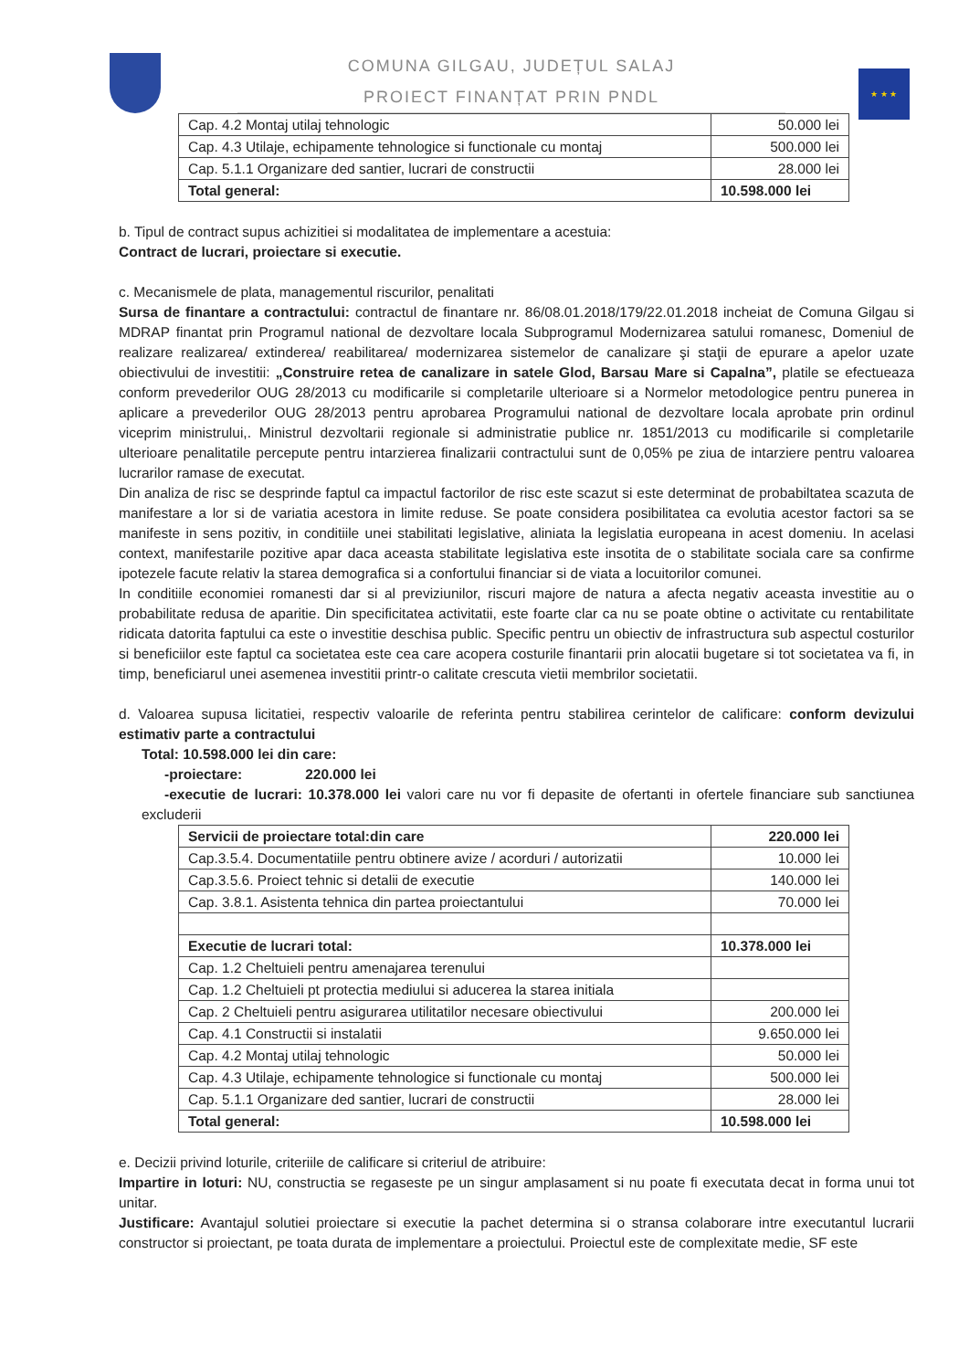★ ★ ★
COMUNA GILGAU, JUDEȚUL SALAJ
PROIECT FINANȚAT PRIN PNDL
| Cap. 4.2 Montaj utilaj tehnologic | 50.000 lei |
| Cap. 4.3 Utilaje, echipamente tehnologice si functionale cu montaj | 500.000 lei |
| Cap. 5.1.1 Organizare ded santier, lucrari de constructii | 28.000 lei |
| Total general: | 10.598.000 lei |
b. Tipul de contract supus achizitiei si modalitatea de implementare a acestuia:
Contract de lucrari, proiectare si executie.
c. Mecanismele de plata, managementul riscurilor, penalitati
Sursa de finantare a contractului: contractul de finantare nr. 86/08.01.2018/179/22.01.2018 incheiat de Comuna Gilgau si MDRAP finantat prin Programul national de dezvoltare locala Subprogramul Modernizarea satului romanesc, Domeniul de realizare realizarea/ extinderea/ reabilitarea/ modernizarea sistemelor de canalizare şi staţii de epurare a apelor uzate obiectivului de investitii: „Construire retea de canalizare in satele Glod, Barsau Mare si Capalna”, platile se efectueaza conform prevederilor OUG 28/2013 cu modificarile si completarile ulterioare si a Normelor metodologice pentru punerea in aplicare a prevederilor OUG 28/2013 pentru aprobarea Programului national de dezvoltare locala aprobate prin ordinul viceprim ministrului,. Ministrul dezvoltarii regionale si administratie publice nr. 1851/2013 cu modificarile si completarile ulterioare penalitatile percepute pentru intarzierea finalizarii contractului sunt de 0,05% pe ziua de intarziere pentru valoarea lucrarilor ramase de executat.
Din analiza de risc se desprinde faptul ca impactul factorilor de risc este scazut si este determinat de probabiltatea scazuta de manifestare a lor si de variatia acestora in limite reduse. Se poate considera posibilitatea ca evolutia acestor factori sa se manifeste in sens pozitiv, in conditiile unei stabilitati legislative, aliniata la legislatia europeana in acest domeniu. In acelasi context, manifestarile pozitive apar daca aceasta stabilitate legislativa este insotita de o stabilitate sociala care sa confirme ipotezele facute relativ la starea demografica si a confortului financiar si de viata a locuitorilor comunei.
In conditiile economiei romanesti dar si al previziunilor, riscuri majore de natura a afecta negativ aceasta investitie au o probabilitate redusa de aparitie. Din specificitatea activitatii, este foarte clar ca nu se poate obtine o activitate cu rentabilitate ridicata datorita faptului ca este o investitie deschisa public. Specific pentru un obiectiv de infrastructura sub aspectul costurilor si beneficiilor este faptul ca societatea este cea care acopera costurile finantarii prin alocatii bugetare si tot societatea va fi, in timp, beneficiarul unei asemenea investitii printr-o calitate crescuta vietii membrilor societatii.
d. Valoarea supusa licitatiei, respectiv valoarile de referinta pentru stabilirea cerintelor de calificare: conform devizului estimativ parte a contractului
Total: 10.598.000 lei din care:
-proiectare: 220.000 lei
-executie de lucrari: 10.378.000 lei valori care nu vor fi depasite de ofertanti in ofertele financiare sub sanctiunea excluderii
| Servicii de proiectare total:din care | 220.000 lei |
| Cap.3.5.4. Documentatiile pentru obtinere avize / acorduri / autorizatii | 10.000 lei |
| Cap.3.5.6. Proiect tehnic si detalii de executie | 140.000 lei |
| Cap. 3.8.1. Asistenta tehnica din partea proiectantului | 70.000 lei |
| Executie de lucrari total: | 10.378.000 lei |
| Cap. 1.2 Cheltuieli pentru amenajarea terenului | |
| Cap. 1.2 Cheltuieli pt protectia mediului si aducerea la starea initiala | |
| Cap. 2 Cheltuieli pentru asigurarea utilitatilor necesare obiectivului | 200.000 lei |
| Cap. 4.1 Constructii si instalatii | 9.650.000 lei |
| Cap. 4.2 Montaj utilaj tehnologic | 50.000 lei |
| Cap. 4.3 Utilaje, echipamente tehnologice si functionale cu montaj | 500.000 lei |
| Cap. 5.1.1 Organizare ded santier, lucrari de constructii | 28.000 lei |
| Total general: | 10.598.000 lei |
e. Decizii privind loturile, criteriile de calificare si criteriul de atribuire:
Impartire in loturi: NU, constructia se regaseste pe un singur amplasament si nu poate fi executata decat in forma unui tot unitar.
Justificare: Avantajul solutiei proiectare si executie la pachet determina si o stransa colaborare intre executantul lucrarii constructor si proiectant, pe toata durata de implementare a proiectului. Proiectul este de complexitate medie, SF este